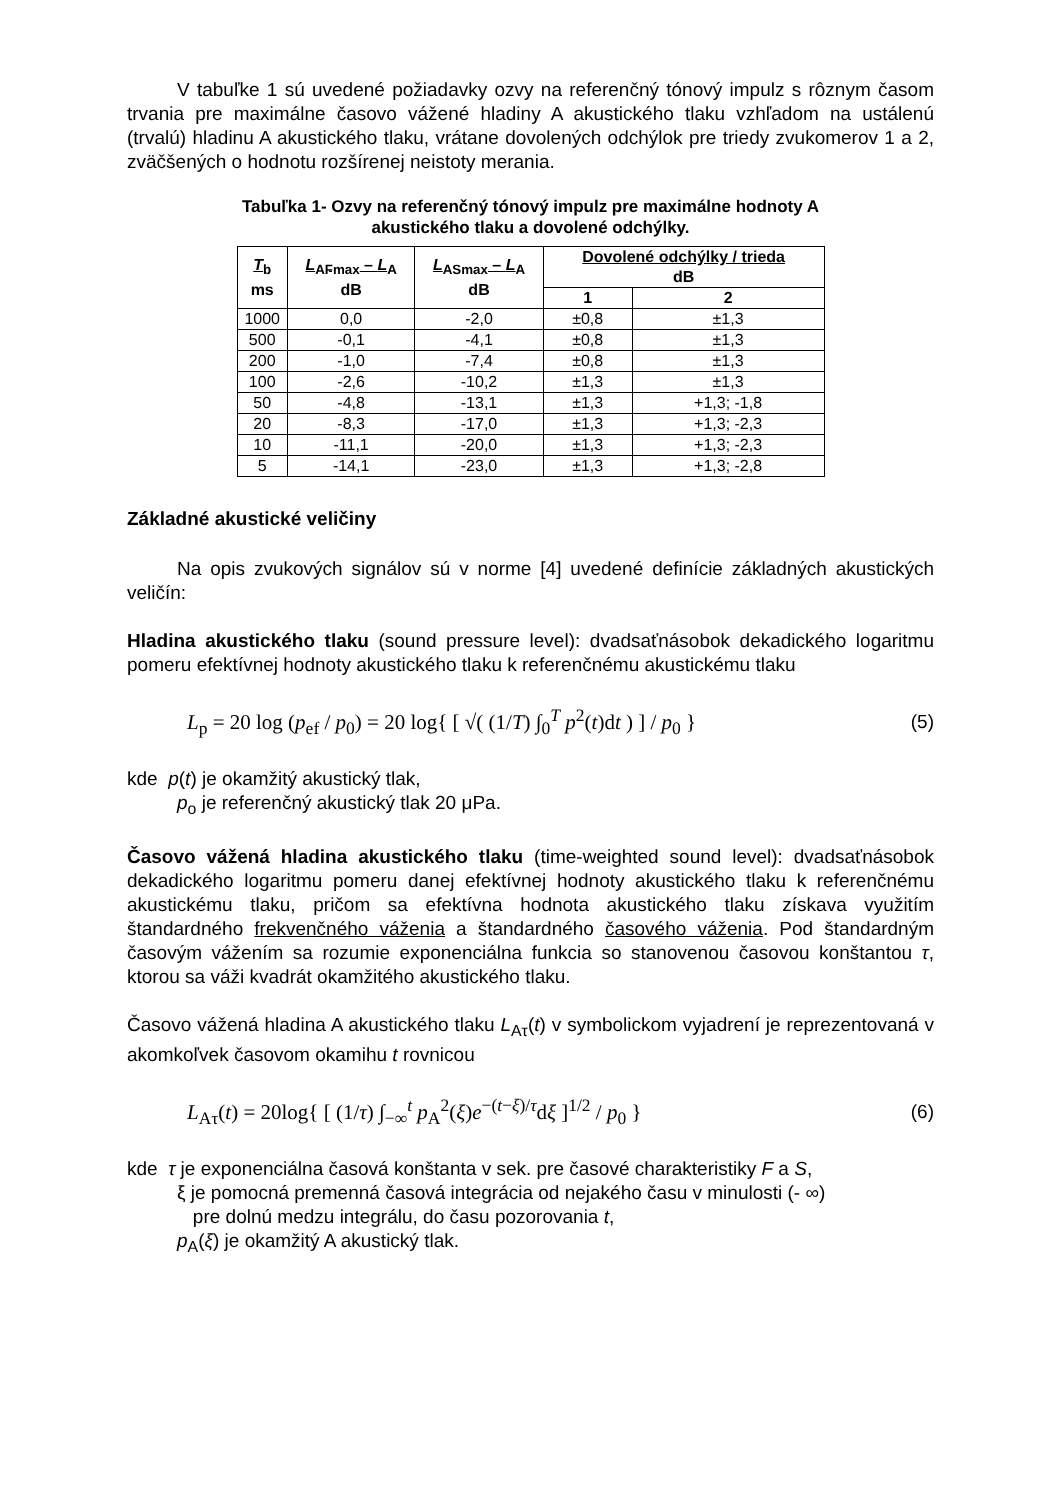V tabuľke 1 sú uvedené požiadavky ozvy na referenčný tónový impulz s rôznym časom trvania pre maximálne časovo vážené hladiny A akustického tlaku vzhľadom na ustálenú (trvalú) hladinu A akustického tlaku, vrátane dovolených odchýlok pre triedy zvukomerov 1 a 2, zväčšených o hodnotu rozšírenej neistoty merania.
Tabuľka 1- Ozvy na referenčný tónový impulz pre maximálne hodnoty A
akustického tlaku a dovolené odchýlky.
| T<sub>b</sub> ms | L<sub>AFmax</sub> – L<sub>A</sub> dB | L<sub>ASmax</sub> – L<sub>A</sub> dB | Dovolené odchýlky / trieda dB | |
| --- | --- | --- | --- | --- |
| | | | 1 | 2 |
| 1000 | 0,0 | -2,0 | ±0,8 | ±1,3 |
| 500 | -0,1 | -4,1 | ±0,8 | ±1,3 |
| 200 | -1,0 | -7,4 | ±0,8 | ±1,3 |
| 100 | -2,6 | -10,2 | ±1,3 | ±1,3 |
| 50 | -4,8 | -13,1 | ±1,3 | +1,3; -1,8 |
| 20 | -8,3 | -17,0 | ±1,3 | +1,3; -2,3 |
| 10 | -11,1 | -20,0 | ±1,3 | +1,3; -2,3 |
| 5 | -14,1 | -23,0 | ±1,3 | +1,3; -2,8 |
Základné akustické veličiny
Na opis zvukových signálov sú v norme [4] uvedené definície základných akustických veličín:
Hladina akustického tlaku (sound pressure level): dvadsaťnásobok dekadického logaritmu pomeru efektívnej hodnoty akustického tlaku k referenčnému akustickému tlaku
L<sub>p</sub> = 20 log (p<sub>ef</sub> / p<sub>0</sub>) = 20 log{ [ √( (1/T) ∫<sub>0</sub><sup>T</sup> p<sup>2</sup>(t)dt ) ] / p<sub>0</sub> } (5)
kde p(t) je okamžitý akustický tlak,
p<sub>o</sub> je referenčný akustický tlak 20 μPa.
Časovo vážená hladina akustického tlaku (time-weighted sound level): dvadsaťnásobok dekadického logaritmu pomeru danej efektívnej hodnoty akustického tlaku k referenčnému akustickému tlaku, pričom sa efektívna hodnota akustického tlaku získava využitím štandardného frekvenčného váženia a štandardného časového váženia. Pod štandardným časovým vážením sa rozumie exponenciálna funkcia so stanovenou časovou konštantou τ, ktorou sa váži kvadrát okamžitého akustického tlaku.
Časovo vážená hladina A akustického tlaku L<sub>Aτ</sub>(t) v symbolickom vyjadrení je reprezentovaná v akomkoľvek časovom okamihu t rovnicou
L<sub>Aτ</sub>(t) = 20log{ [ (1/τ) ∫<sub>−∞</sub><sup>t</sup> p<sub>A</sub><sup>2</sup>(ξ)e<sup>−(t−ξ)/τ</sup>dξ ]<sup>1/2</sup> / p<sub>0</sub> } (6)
kde τ je exponenciálna časová konštanta v sek. pre časové charakteristiky F a S,
ξ je pomocná premenná časová integrácia od nejakého času v minulosti (- ∞)
pre dolnú medzu integrálu, do času pozorovania t,
p<sub>A</sub>(ξ) je okamžitý A akustický tlak.